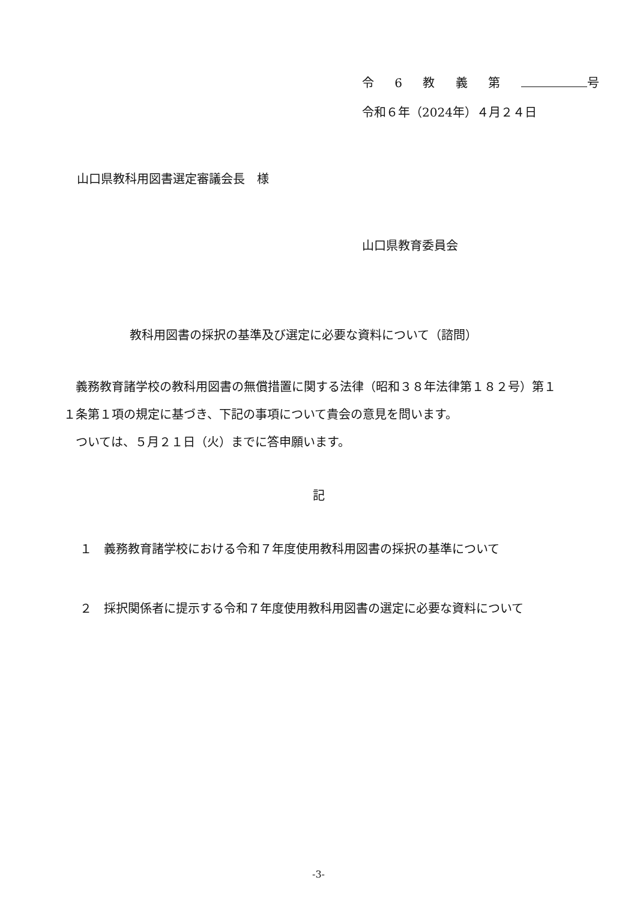令 6 教 義 第 号
令和６年（2024年）４月２４日
山口県教科用図書選定審議会長　様
山口県教育委員会
教科用図書の採択の基準及び選定に必要な資料について（諮問）
　義務教育諸学校の教科用図書の無償措置に関する法律（昭和３８年法律第１８２号）第１１条第１項の規定に基づき、下記の事項について貴会の意見を問います。
　ついては、５月２１日（火）までに答申願います。
記
１　義務教育諸学校における令和７年度使用教科用図書の採択の基準について
２　採択関係者に提示する令和７年度使用教科用図書の選定に必要な資料について
-3-